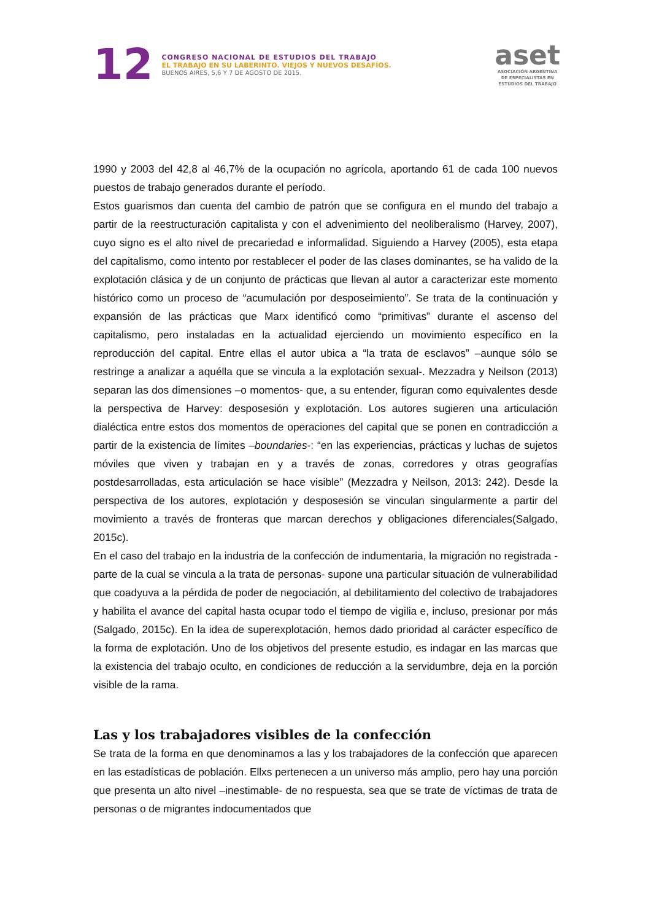12
CONGRESO NACIONAL DE ESTUDIOS DEL TRABAJO
EL TRABAJO EN SU LABERINTO. VIEJOS Y NUEVOS DESAFÍOS.
BUENOS AIRES, 5,6 Y 7 DE AGOSTO DE 2015.
aset
ASOCIACIÓN ARGENTINA
DE ESPECIALISTAS EN
ESTUDIOS DEL TRABAJO
1990 y 2003 del 42,8 al 46,7% de la ocupación no agrícola, aportando 61 de cada 100 nuevos puestos de trabajo generados durante el período.
Estos guarismos dan cuenta del cambio de patrón que se configura en el mundo del trabajo a partir de la reestructuración capitalista y con el advenimiento del neoliberalismo (Harvey, 2007), cuyo signo es el alto nivel de precariedad e informalidad. Siguiendo a Harvey (2005), esta etapa del capitalismo, como intento por restablecer el poder de las clases dominantes, se ha valido de la explotación clásica y de un conjunto de prácticas que llevan al autor a caracterizar este momento histórico como un proceso de “acumulación por desposeimiento”. Se trata de la continuación y expansión de las prácticas que Marx identificó como “primitivas” durante el ascenso del capitalismo, pero instaladas en la actualidad ejerciendo un movimiento específico en la reproducción del capital. Entre ellas el autor ubica a “la trata de esclavos” –aunque sólo se restringe a analizar a aquélla que se vincula a la explotación sexual-. Mezzadra y Neilson (2013) separan las dos dimensiones –o momentos- que, a su entender, figuran como equivalentes desde la perspectiva de Harvey: desposesión y explotación. Los autores sugieren una articulación dialéctica entre estos dos momentos de operaciones del capital que se ponen en contradicción a partir de la existencia de límites –boundaries-: “en las experiencias, prácticas y luchas de sujetos móviles que viven y trabajan en y a través de zonas, corredores y otras geografías postdesarrolladas, esta articulación se hace visible” (Mezzadra y Neilson, 2013: 242). Desde la perspectiva de los autores, explotación y desposesión se vinculan singularmente a partir del movimiento a través de fronteras que marcan derechos y obligaciones diferenciales(Salgado, 2015c).
En el caso del trabajo en la industria de la confección de indumentaria, la migración no registrada -parte de la cual se vincula a la trata de personas- supone una particular situación de vulnerabilidad que coadyuva a la pérdida de poder de negociación, al debilitamiento del colectivo de trabajadores y habilita el avance del capital hasta ocupar todo el tiempo de vigilia e, incluso, presionar por más (Salgado, 2015c). En la idea de superexplotación, hemos dado prioridad al carácter específico de la forma de explotación. Uno de los objetivos del presente estudio, es indagar en las marcas que la existencia del trabajo oculto, en condiciones de reducción a la servidumbre, deja en la porción visible de la rama.
Las y los trabajadores visibles de la confección
Se trata de la forma en que denominamos a las y los trabajadores de la confección que aparecen en las estadísticas de población. Ellxs pertenecen a un universo más amplio, pero hay una porción que presenta un alto nivel –inestimable- de no respuesta, sea que se trate de víctimas de trata de personas o de migrantes indocumentados que